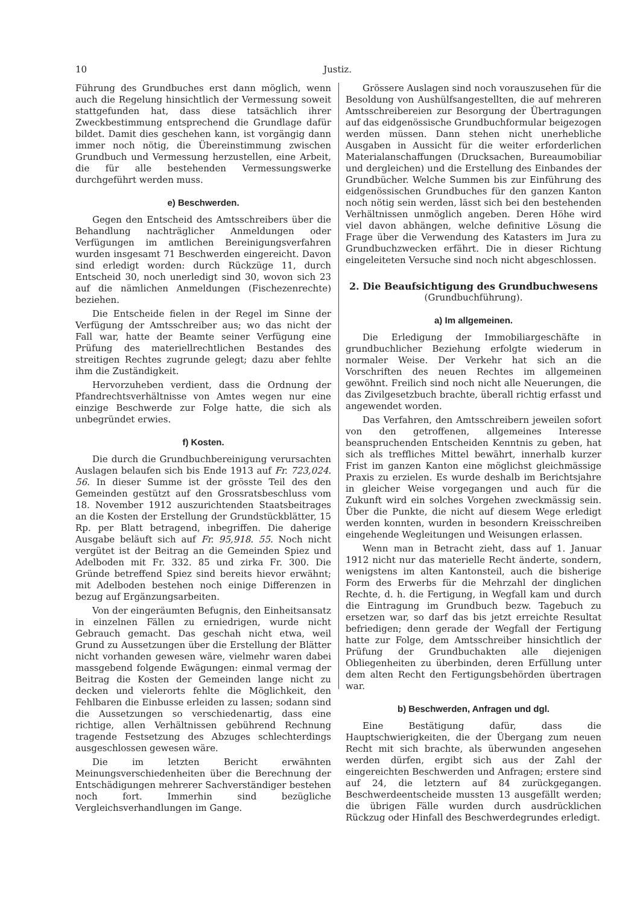10 Justiz.
Führung des Grundbuches erst dann möglich, wenn auch die Regelung hinsichtlich der Vermessung soweit stattgefunden hat, dass diese tatsächlich ihrer Zweckbestimmung entsprechend die Grundlage dafür bildet. Damit dies geschehen kann, ist vorgängig dann immer noch nötig, die Übereinstimmung zwischen Grundbuch und Vermessung herzustellen, eine Arbeit, die für alle bestehenden Vermessungswerke durchgeführt werden muss.
e) Beschwerden.
Gegen den Entscheid des Amtsschreibers über die Behandlung nachträglicher Anmeldungen oder Verfügungen im amtlichen Bereinigungsverfahren wurden insgesamt 71 Beschwerden eingereicht. Davon sind erledigt worden: durch Rückzüge 11, durch Entscheid 30, noch unerledigt sind 30, wovon sich 23 auf die nämlichen Anmeldungen (Fischezenrechte) beziehen.
Die Entscheide fielen in der Regel im Sinne der Verfügung der Amtsschreiber aus; wo das nicht der Fall war, hatte der Beamte seiner Verfügung eine Prüfung des materiellrechtlichen Bestandes des streitigen Rechtes zugrunde gelegt; dazu aber fehlte ihm die Zuständigkeit.
Hervorzuheben verdient, dass die Ordnung der Pfandrechtsverhältnisse von Amtes wegen nur eine einzige Beschwerde zur Folge hatte, die sich als unbegründet erwies.
f) Kosten.
Die durch die Grundbuchbereinigung verursachten Auslagen belaufen sich bis Ende 1913 auf Fr. 723,024. 56. In dieser Summe ist der grösste Teil des den Gemeinden gestützt auf den Grossratsbeschluss vom 18. November 1912 auszurichtenden Staatsbeitrages an die Kosten der Erstellung der Grundstückblätter, 15 Rp. per Blatt betragend, inbegriffen. Die daherige Ausgabe beläuft sich auf Fr. 95,918. 55. Noch nicht vergütet ist der Beitrag an die Gemeinden Spiez und Adelboden mit Fr. 332. 85 und zirka Fr. 300. Die Gründe betreffend Spiez sind bereits hievor erwähnt; mit Adelboden bestehen noch einige Differenzen in bezug auf Ergänzungsarbeiten.
Von der eingeräumten Befugnis, den Einheitsansatz in einzelnen Fällen zu erniedrigen, wurde nicht Gebrauch gemacht. Das geschah nicht etwa, weil Grund zu Aussetzungen über die Erstellung der Blätter nicht vorhanden gewesen wäre, vielmehr waren dabei massgebend folgende Ewägungen: einmal vermag der Beitrag die Kosten der Gemeinden lange nicht zu decken und vielerorts fehlte die Möglichkeit, den Fehlbaren die Einbusse erleiden zu lassen; sodann sind die Aussetzungen so verschiedenartig, dass eine richtige, allen Verhältnissen gebührend Rechnung tragende Festsetzung des Abzuges schlechterdings ausgeschlossen gewesen wäre.
Die im letzten Bericht erwähnten Meinungsverschiedenheiten über die Berechnung der Entschädigungen mehrerer Sachverständiger bestehen noch fort. Immerhin sind bezügliche Vergleichsverhandlungen im Gange.
Grössere Auslagen sind noch vorauszusehen für die Besoldung von Aushülfsangestellten, die auf mehreren Amtsschreibereien zur Besorgung der Übertragungen auf das eidgenössische Grundbuchformular beigezogen werden müssen. Dann stehen nicht unerhebliche Ausgaben in Aussicht für die weiter erforderlichen Materialanschaffungen (Drucksachen, Bureaumobiliar und dergleichen) und die Erstellung des Einbandes der Grundbücher. Welche Summen bis zur Einführung des eidgenössischen Grundbuches für den ganzen Kanton noch nötig sein werden, lässt sich bei den bestehenden Verhältnissen unmöglich angeben. Deren Höhe wird viel davon abhängen, welche definitive Lösung die Frage über die Verwendung des Katasters im Jura zu Grundbuchzwecken erfährt. Die in dieser Richtung eingeleiteten Versuche sind noch nicht abgeschlossen.
2. Die Beaufsichtigung des Grundbuchwesens
(Grundbuchführung).
a) Im allgemeinen.
Die Erledigung der Immobiliargeschäfte in grundbuchlicher Beziehung erfolgte wiederum in normaler Weise. Der Verkehr hat sich an die Vorschriften des neuen Rechtes im allgemeinen gewöhnt. Freilich sind noch nicht alle Neuerungen, die das Zivilgesetzbuch brachte, überall richtig erfasst und angewendet worden.
Das Verfahren, den Amtsschreibern jeweilen sofort von den getroffenen, allgemeines Interesse beanspruchenden Entscheiden Kenntnis zu geben, hat sich als treffliches Mittel bewährt, innerhalb kurzer Frist im ganzen Kanton eine möglichst gleichmässige Praxis zu erzielen. Es wurde deshalb im Berichtsjahre in gleicher Weise vorgegangen und auch für die Zukunft wird ein solches Vorgehen zweckmässig sein. Über die Punkte, die nicht auf diesem Wege erledigt werden konnten, wurden in besondern Kreisschreiben eingehende Wegleitungen und Weisungen erlassen.
Wenn man in Betracht zieht, dass auf 1. Januar 1912 nicht nur das materielle Recht änderte, sondern, wenigstens im alten Kantonsteil, auch die bisherige Form des Erwerbs für die Mehrzahl der dinglichen Rechte, d. h. die Fertigung, in Wegfall kam und durch die Eintragung im Grundbuch bezw. Tagebuch zu ersetzen war, so darf das bis jetzt erreichte Resultat befriedigen; denn gerade der Wegfall der Fertigung hatte zur Folge, dem Amtsschreiber hinsichtlich der Prüfung der Grundbuchakten alle diejenigen Obliegenheiten zu überbinden, deren Erfüllung unter dem alten Recht den Fertigungsbehörden übertragen war.
b) Beschwerden, Anfragen und dgl.
Eine Bestätigung dafür, dass die Hauptschwierigkeiten, die der Übergang zum neuen Recht mit sich brachte, als überwunden angesehen werden dürfen, ergibt sich aus der Zahl der eingereichten Beschwerden und Anfragen; erstere sind auf 24, die letztern auf 84 zurückgegangen. Beschwerdeentscheide mussten 13 ausgefällt werden; die übrigen Fälle wurden durch ausdrücklichen Rückzug oder Hinfall des Beschwerdegrundes erledigt.